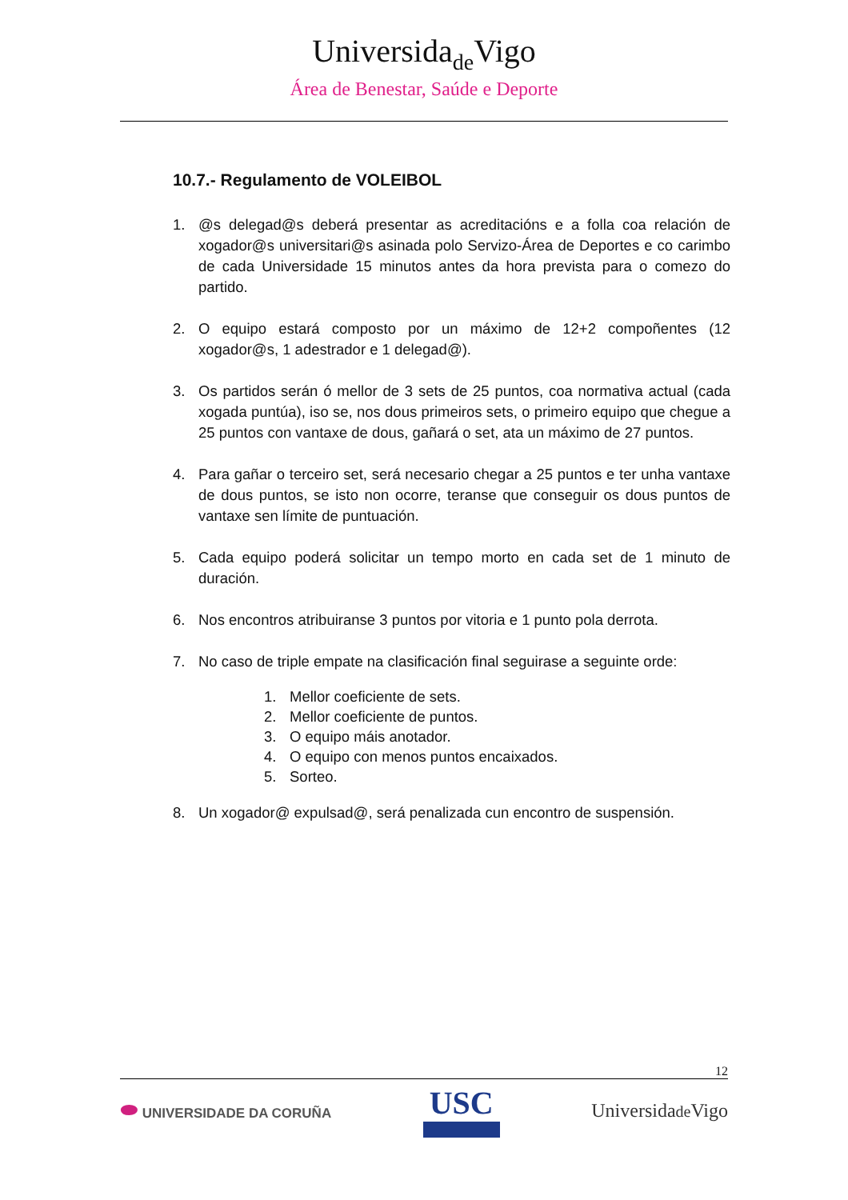Universidade Vigo
Área de Benestar, Saúde e Deporte
10.7.- Regulamento de VOLEIBOL
1. @s delegad@s deberá presentar as acreditacións e a folla coa relación de xogador@s universitari@s asinada polo Servizo-Área de Deportes e co carimbo de cada Universidade 15 minutos antes da hora prevista para o comezo do partido.
2. O equipo estará composto por un máximo de 12+2 compoñentes (12 xogador@s, 1 adestrador e 1 delegad@).
3. Os partidos serán ó mellor de 3 sets de 25 puntos, coa normativa actual (cada xogada puntúa), iso se, nos dous primeiros sets, o primeiro equipo que chegue a 25 puntos con vantaxe de dous, gañará o set, ata un máximo de 27 puntos.
4. Para gañar o terceiro set, será necesario chegar a 25 puntos e ter unha vantaxe de dous puntos, se isto non ocorre, teranse que conseguir os dous puntos de vantaxe sen límite de puntuación.
5. Cada equipo poderá solicitar un tempo morto en cada set de 1 minuto de duración.
6. Nos encontros atribuiranse 3 puntos por vitoria e 1 punto pola derrota.
7. No caso de triple empate na clasificación final seguirase a seguinte orde:
1. Mellor coeficiente de sets.
2. Mellor coeficiente de puntos.
3. O equipo máis anotador.
4. O equipo con menos puntos encaixados.
5. Sorteo.
8. Un xogador@ expulsad@, será penalizada cun encontro de suspensión.
12
⬬ UNIVERSIDADE DA CORUÑA
USC
Universidade Vigo